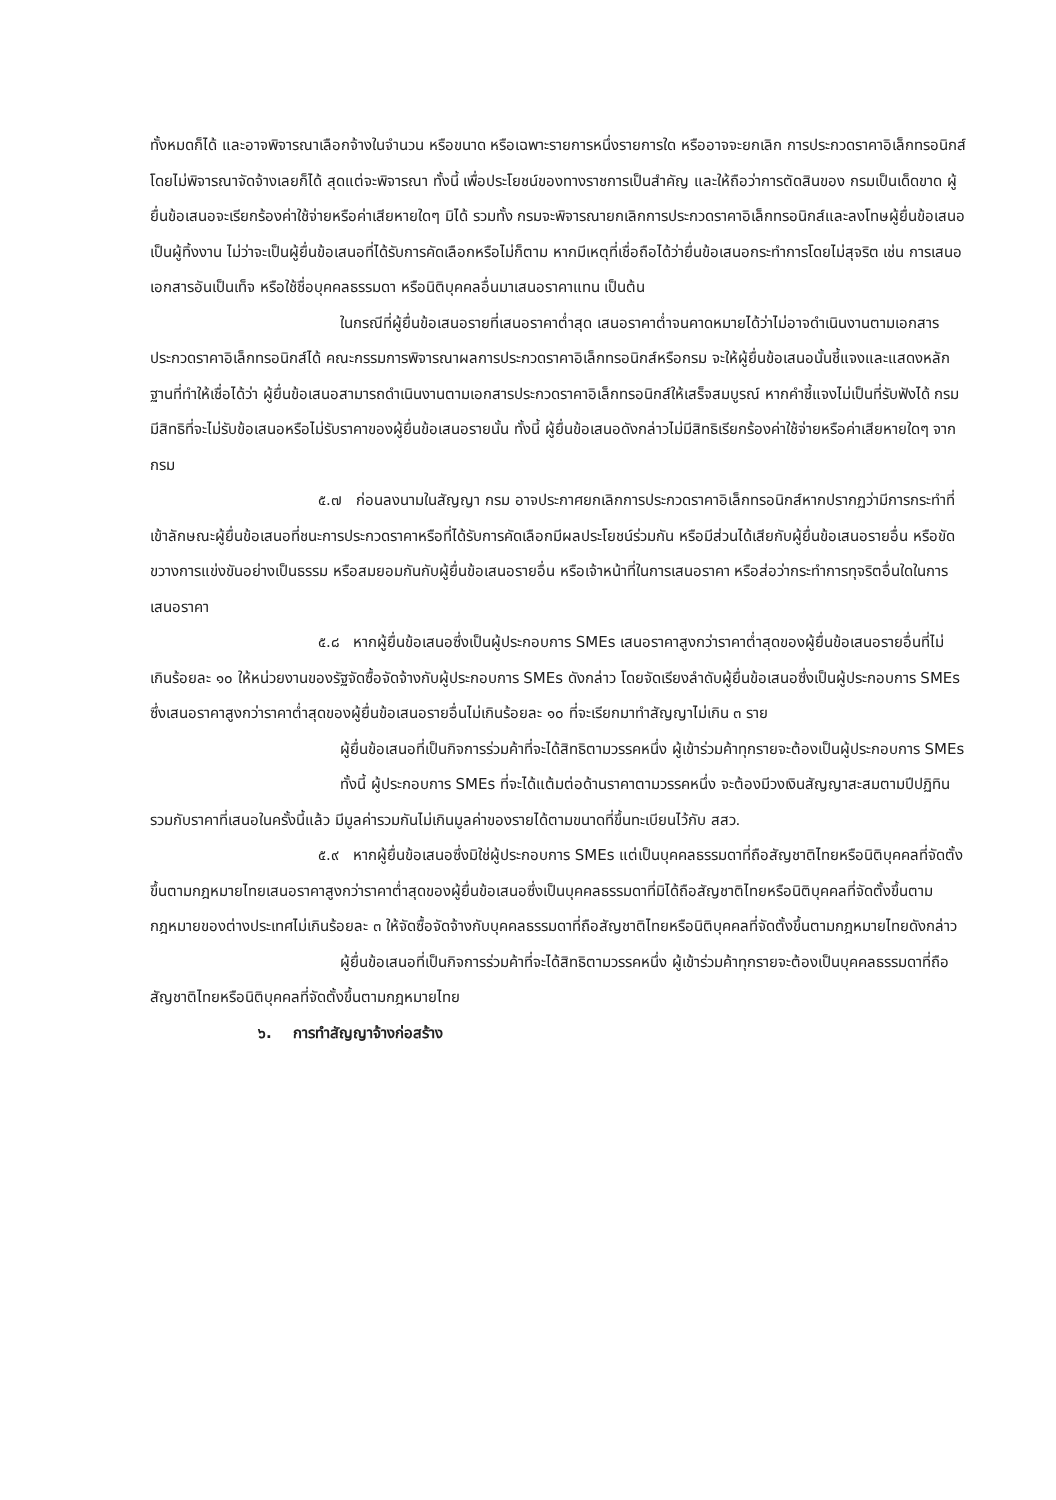ทั้งหมดก็ได้ และอาจพิจารณาเลือกจ้างในจำนวน หรือขนาด หรือเฉพาะรายการหนึ่งรายการใด หรืออาจจะยกเลิก การประกวดราคาอิเล็กทรอนิกส์โดยไม่พิจารณาจัดจ้างเลยก็ได้ สุดแต่จะพิจารณา ทั้งนี้ เพื่อประโยชน์ของทางราชการเป็นสำคัญ และให้ถือว่าการตัดสินของ กรมเป็นเด็ดขาด ผู้ยื่นข้อเสนอจะเรียกร้องค่าใช้จ่ายหรือค่าเสียหายใดๆ มิได้ รวมทั้ง กรมจะพิจารณายกเลิกการประกวดราคาอิเล็กทรอนิกส์และลงโทษผู้ยื่นข้อเสนอเป็นผู้ทิ้งงาน ไม่ว่าจะเป็นผู้ยื่นข้อเสนอที่ได้รับการคัดเลือกหรือไม่ก็ตาม หากมีเหตุที่เชื่อถือได้ว่ายื่นข้อเสนอกระทำการโดยไม่สุจริต เช่น การเสนอเอกสารอันเป็นเท็จ หรือใช้ชื่อบุคคลธรรมดา หรือนิติบุคคลอื่นมาเสนอราคาแทน เป็นต้น
ในกรณีที่ผู้ยื่นข้อเสนอรายที่เสนอราคาต่ำสุด เสนอราคาต่ำจนคาดหมายได้ว่าไม่อาจดำเนินงานตามเอกสารประกวดราคาอิเล็กทรอนิกส์ได้ คณะกรรมการพิจารณาผลการประกวดราคาอิเล็กทรอนิกส์หรือกรม จะให้ผู้ยื่นข้อเสนอนั้นชี้แจงและแสดงหลักฐานที่ทำให้เชื่อได้ว่า ผู้ยื่นข้อเสนอสามารถดำเนินงานตามเอกสารประกวดราคาอิเล็กทรอนิกส์ให้เสร็จสมบูรณ์ หากคำชี้แจงไม่เป็นที่รับฟังได้ กรม มีสิทธิที่จะไม่รับข้อเสนอหรือไม่รับราคาของผู้ยื่นข้อเสนอรายนั้น ทั้งนี้ ผู้ยื่นข้อเสนอดังกล่าวไม่มีสิทธิเรียกร้องค่าใช้จ่ายหรือค่าเสียหายใดๆ จากกรม
๕.๗ ก่อนลงนามในสัญญา กรม อาจประกาศยกเลิกการประกวดราคาอิเล็กทรอนิกส์หากปรากฏว่ามีการกระทำที่เข้าลักษณะผู้ยื่นข้อเสนอที่ชนะการประกวดราคาหรือที่ได้รับการคัดเลือกมีผลประโยชน์ร่วมกัน หรือมีส่วนได้เสียกับผู้ยื่นข้อเสนอรายอื่น หรือขัดขวางการแข่งขันอย่างเป็นธรรม หรือสมยอมกันกับผู้ยื่นข้อเสนอรายอื่น หรือเจ้าหน้าที่ในการเสนอราคา หรือส่อว่ากระทำการทุจริตอื่นใดในการเสนอราคา
๕.๘ หากผู้ยื่นข้อเสนอซึ่งเป็นผู้ประกอบการ SMEs เสนอราคาสูงกว่าราคาต่ำสุดของผู้ยื่นข้อเสนอรายอื่นที่ไม่เกินร้อยละ ๑๐ ให้หน่วยงานของรัฐจัดซื้อจัดจ้างกับผู้ประกอบการ SMEs ดังกล่าว โดยจัดเรียงลำดับผู้ยื่นข้อเสนอซึ่งเป็นผู้ประกอบการ SMEs ซึ่งเสนอราคาสูงกว่าราคาต่ำสุดของผู้ยื่นข้อเสนอรายอื่นไม่เกินร้อยละ ๑๐ ที่จะเรียกมาทำสัญญาไม่เกิน ๓ ราย
ผู้ยื่นข้อเสนอที่เป็นกิจการร่วมค้าที่จะได้สิทธิตามวรรคหนึ่ง ผู้เข้าร่วมค้าทุกรายจะต้องเป็นผู้ประกอบการ SMEs
ทั้งนี้ ผู้ประกอบการ SMEs ที่จะได้แต้มต่อด้านราคาตามวรรคหนึ่ง จะต้องมีวงเงินสัญญาสะสมตามปีปฏิทินรวมกับราคาที่เสนอในครั้งนี้แล้ว มีมูลค่ารวมกันไม่เกินมูลค่าของรายได้ตามขนาดที่ขึ้นทะเบียนไว้กับ สสว.
๕.๙ หากผู้ยื่นข้อเสนอซึ่งมิใช่ผู้ประกอบการ SMEs แต่เป็นบุคคลธรรมดาที่ถือสัญชาติไทยหรือนิติบุคคลที่จัดตั้งขึ้นตามกฎหมายไทยเสนอราคาสูงกว่าราคาต่ำสุดของผู้ยื่นข้อเสนอซึ่งเป็นบุคคลธรรมดาที่มิได้ถือสัญชาติไทยหรือนิติบุคคลที่จัดตั้งขึ้นตามกฎหมายของต่างประเทศไม่เกินร้อยละ ๓ ให้จัดซื้อจัดจ้างกับบุคคลธรรมดาที่ถือสัญชาติไทยหรือนิติบุคคลที่จัดตั้งขึ้นตามกฎหมายไทยดังกล่าว
ผู้ยื่นข้อเสนอที่เป็นกิจการร่วมค้าที่จะได้สิทธิตามวรรคหนึ่ง ผู้เข้าร่วมค้าทุกรายจะต้องเป็นบุคคลธรรมดาที่ถือสัญชาติไทยหรือนิติบุคคลที่จัดตั้งขึ้นตามกฎหมายไทย
๖. การทำสัญญาจ้างก่อสร้าง